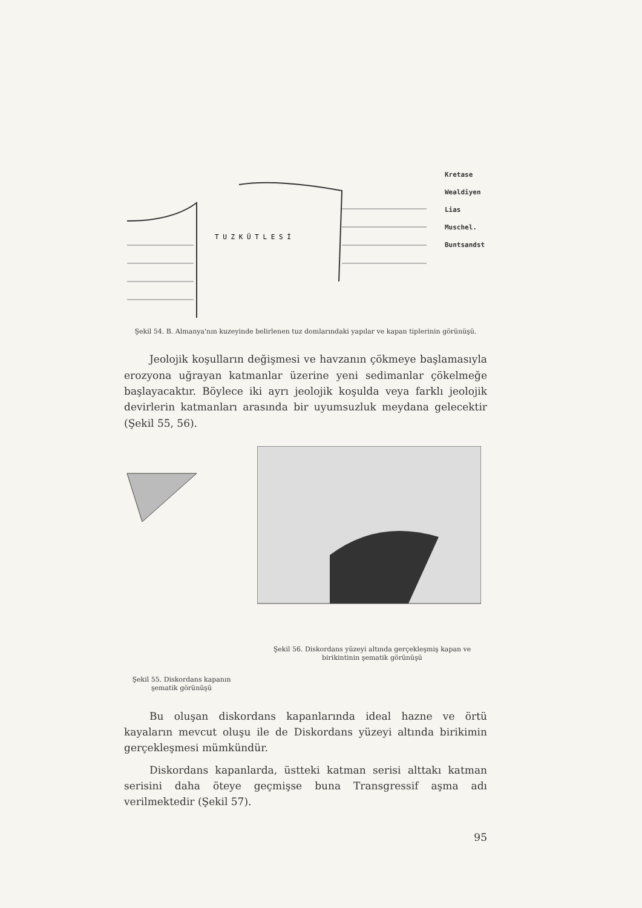T U Z K Ü T L E S İ
Kretase
Wealdiyen
Lias
Muschel.
Buntsandst
Şekil 54. B. Almanya'nın kuzeyinde belirlenen tuz domlarındaki yapılar ve kapan tiplerinin görünüşü.
Jeolojik koşulların değişmesi ve havzanın çökmeye başlamasıyla erozyona uğrayan katmanlar üzerine yeni sedimanlar çökelmeğe başlayacaktır. Böylece iki ayrı jeolojik koşulda veya farklı jeolojik devirlerin katmanları arasında bir uyumsuzluk meydana gelecektir (Şekil 55, 56).
Şekil 55. Diskordans kapanın şematik görünüşü
Şekil 56. Diskordans yüzeyi altında gerçekleşmiş kapan ve birikintinin şematik görünüşü
Bu oluşan diskordans kapanlarında ideal hazne ve örtü kayaların mevcut oluşu ile de Diskordans yüzeyi altında birikimin gerçekleşmesi mümkündür.
Diskordans kapanlarda, üstteki katman serisi alttakı katman serisini daha öteye geçmişse buna Transgressif aşma adı verilmektedir (Şekil 57).
95